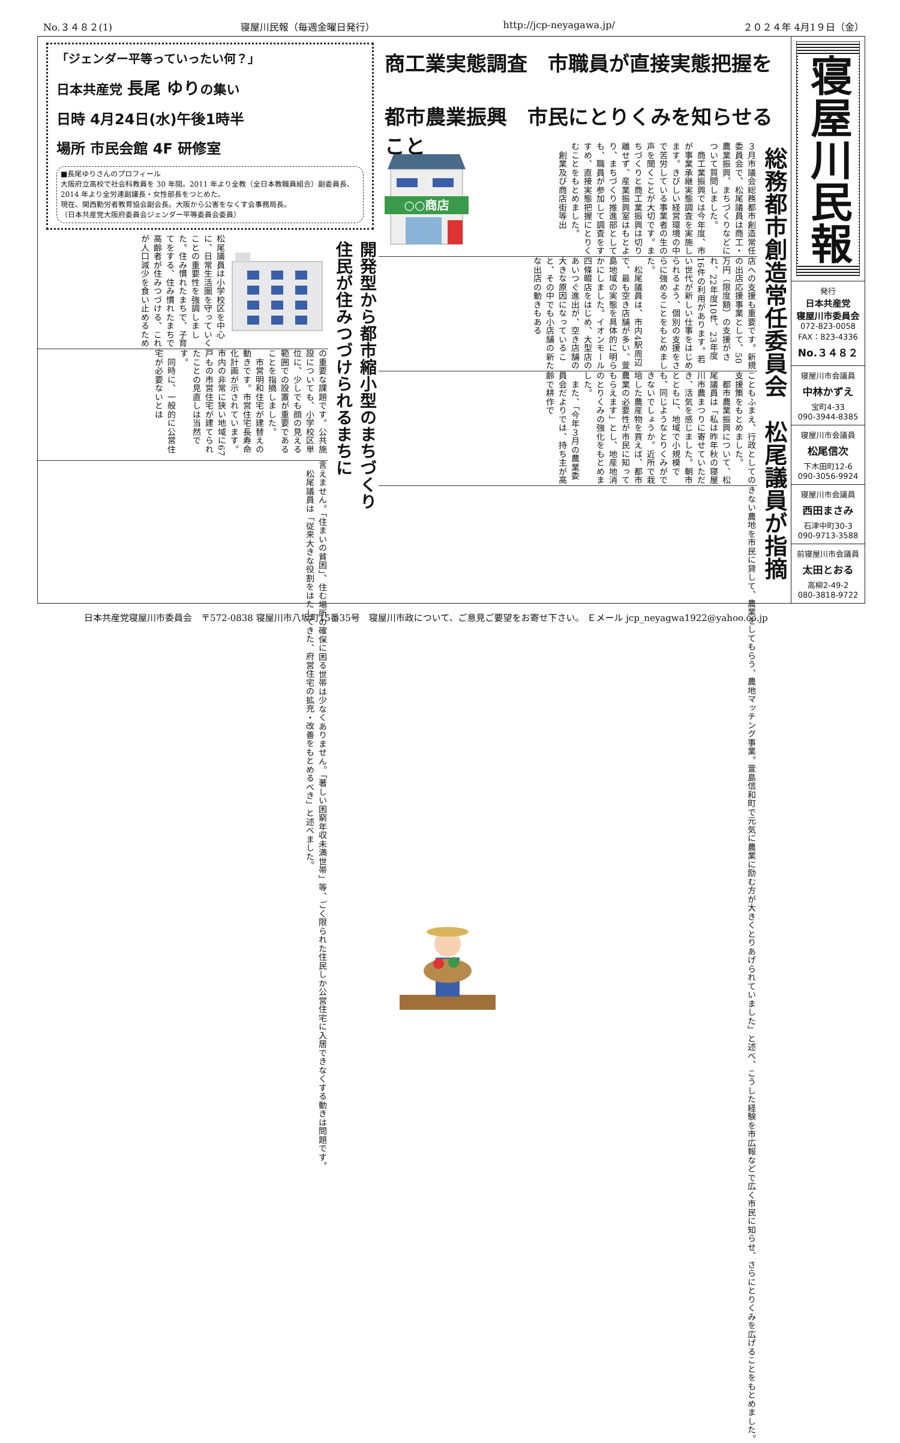No.３４８２(1) 寝屋川民報（毎週金曜日発行） http://jcp-neyagawa.jp/ ２０２４年 4月1９日（金）
「ジェンダー平等っていったい何？」
日本共産党 長尾 ゆりの集い
日時 4月24日(水)午後1時半
場所 市民会館 4F 研修室
■長尾ゆりさんのプロフィール
大阪府立高校で社会科教員を 30 年間。2011 年より全教（全日本教職員組合）副委員長、2014 年より全労連副議長・女性部長をつとめた。
現在、関西勤労者教育協会副会長。大阪から公害をなくす会事務局長。
（日本共産党大阪府委員会ジェンダー平等委員会委員）
松尾議員は小学校区を中心に、日常生活圏を守っていくことの重要性を強調しました。住み慣れたまちで、子育てをする、住み慣れたまちで高齢者が住みつづける、これが人口減少を食い止めるため
の重要な課題です。公共施設についても、小学校区単位に、少しでも顔の見える範囲での設置が重要であることを指摘しました。
　市営明和住宅が建替えの動きです。市営住宅長寿命化計画が示されています。市内の非常に狭い地域に67戸もの市営住宅が建てられたことの見直しは当然です。
　同時に、一般的に公営住宅が必要ないとは
言えません。「住まいの貧困」、住む場所の確保に困る世帯は少なくありません。「著しい困窮年収未満世帯」等、ごく限られた住民しか公営住宅に入居できなくする動きは問題です。
　松尾議員は「従来大きな役割をはたしてきた、府営住宅の拡充・改善をもとめるべき」と述べました。
開発型から都市縮小型のまちづくり
住民が住みつづけられるまちに
商工業実態調査　市職員が直接実態把握を
都市農業振興　市民にとりくみを知らせること
○○商店
３月市議会総務都市創造常任委員会で、松尾議員は商工・農業振興、まちづくりなどについて質問しました。
　商工業振興では今年度、市が事業承継実態調査を実施します。きびしい経営環境の中で苦労している事業者の生の声を聞くことが大切です。まちづくりと商工業振興は切り離せず、産業振興室はもとより、まちづくり推進部としても、職員が参加して調査をすすめ、直接実態把握にとりくむことをもとめました。
　創業及び商店街等出
店への支援も重要です。新規の出店応援事業として、50万円（限度額）の支援がされ、22年度10件、23年度16件の利用があります。若い世代が新しい仕事をはじめられるよう、個別の支援をさらに強めることをもとめました。
　松尾議員は、市内4駅周辺で、最も空き店舗が多い、萱島地域の実態を具体的に明らかにしました。イオンモール四條畷店をはじめ、大型店のあいつぐ進出が、空き店舗の大きな原因になっていること、その中でも小店舗の新たな出店の動きもある
こともふまえ、行政としての支援策をもとめました。
　都市農業振興について、松尾議員は「私は昨年秋の寝屋川市農まつりに寄せていただき、活気を感じました。朝市とともに、地域で小規模でも、同じようなとりくみができないでしょうか。近所で栽培した農産物を買えば、都市農業の必要性が市民に知ってもらえます」とし、地産地消のとりくみの強化をもとめました。
　また、「今年３月の農業委員会だよりでは、持ち主が高齢で耕作で
きない農地を市民に貸して、農業をしてもらう、農地マッチング事業。萱島信和町で元気に農業に励む方が大きくとりあげられていました」と述べ、こうした経験を市広報などで広く市民に知らせ、さらにとりくみを広げることをもとめました。
総務都市創造常任委員会　松尾議員が指摘
寝屋川民報
発行
日本共産党
寝屋川市委員会
072-823-0058
FAX：823-4336
No.３４８２
寝屋川市会議員
中林かずえ
宝町4-33
090-3944-8385
寝屋川市会議員
松尾信次
下木田町12-6
090-3056-9924
寝屋川市会議員
西田まさみ
石津中町30-3
090-9713-3588
前寝屋川市会議員
太田とおる
高柳2-49-2
080-3818-9722
日本共産党寝屋川市委員会　〒572-0838 寝屋川市八坂町15番35号　寝屋川市政について、ご意見ご要望をお寄せ下さい。 Ｅメール jcp_neyagwa1922@yahoo.co.jp